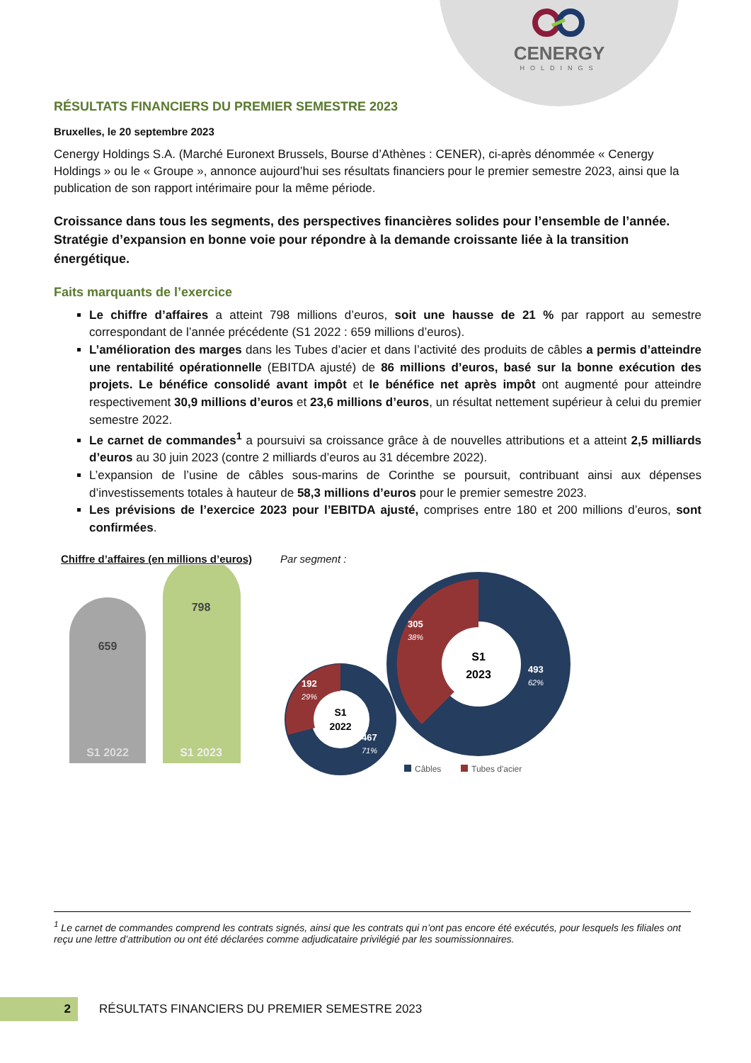CENERGY
HOLDINGS
RÉSULTATS FINANCIERS DU PREMIER SEMESTRE 2023
Bruxelles, le 20 septembre 2023
Cenergy Holdings S.A. (Marché Euronext Brussels, Bourse d’Athènes : CENER), ci-après dénommée « Cenergy Holdings » ou le « Groupe », annonce aujourd’hui ses résultats financiers pour le premier semestre 2023, ainsi que la publication de son rapport intérimaire pour la même période.
Croissance dans tous les segments, des perspectives financières solides pour l’ensemble de l’année. Stratégie d’expansion en bonne voie pour répondre à la demande croissante liée à la transition énergétique.
Faits marquants de l’exercice
Le chiffre d’affaires a atteint 798 millions d’euros, soit une hausse de 21 % par rapport au semestre correspondant de l’année précédente (S1 2022 : 659 millions d’euros).
L’amélioration des marges dans les Tubes d’acier et dans l’activité des produits de câbles a permis d’atteindre une rentabilité opérationnelle (EBITDA ajusté) de 86 millions d’euros, basé sur la bonne exécution des projets. Le bénéfice consolidé avant impôt et le bénéfice net après impôt ont augmenté pour atteindre respectivement 30,9 millions d’euros et 23,6 millions d’euros, un résultat nettement supérieur à celui du premier semestre 2022.
Le carnet de commandes<sup>1</sup> a poursuivi sa croissance grâce à de nouvelles attributions et a atteint 2,5 milliards d’euros au 30 juin 2023 (contre 2 milliards d’euros au 31 décembre 2022).
L’expansion de l’usine de câbles sous-marins de Corinthe se poursuit, contribuant ainsi aux dépenses d’investissements totales à hauteur de 58,3 millions d’euros pour le premier semestre 2023.
Les prévisions de l’exercice 2023 pour l’EBITDA ajusté, comprises entre 180 et 200 millions d’euros, sont confirmées.
Chiffre d’affaires (en millions d’euros)
659
798
S1 2022
S1 2023
Par segment :
S1
2022
S1
2023
192
29%
467
71%
305
38%
493
62%
Câbles
Tubes d'acier
<sup>1</sup> Le carnet de commandes comprend les contrats signés, ainsi que les contrats qui n’ont pas encore été exécutés, pour lesquels les filiales ont reçu une lettre d’attribution ou ont été déclarées comme adjudicataire privilégié par les soumissionnaires.
2
RÉSULTATS FINANCIERS DU PREMIER SEMESTRE 2023